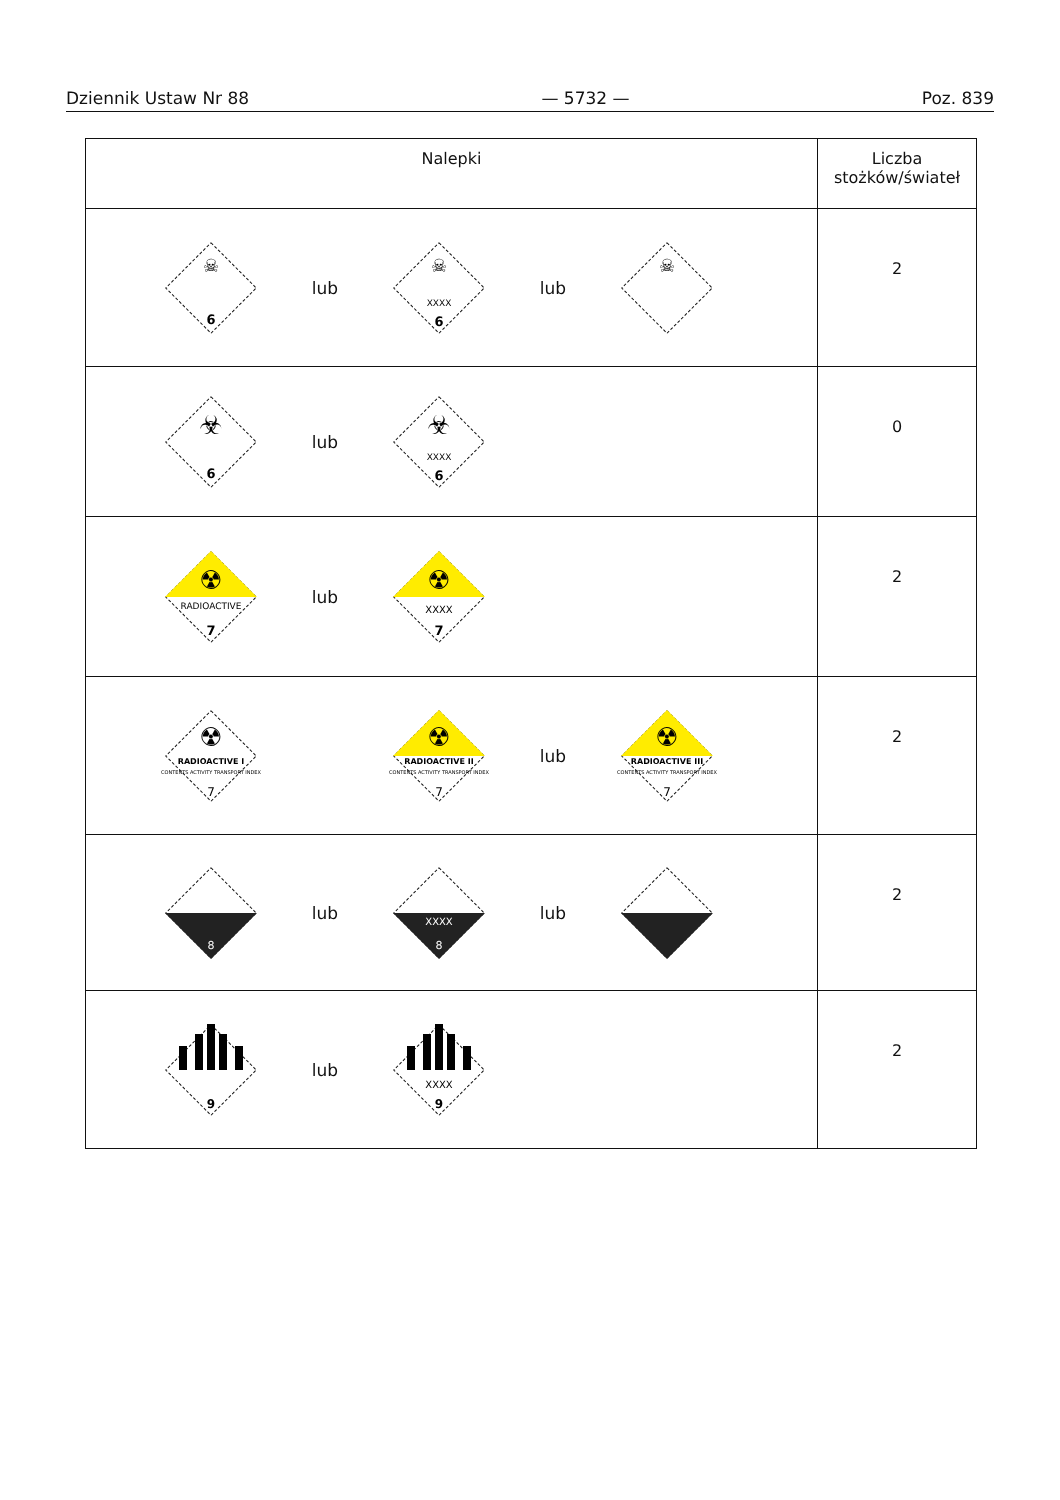Dziennik Ustaw Nr 88 — 5732 — Poz. 839
| Nalepki | Liczba stożków/świateł |
| --- | --- |
| ☠ 6 lub ☠ XXXX 6 lub ☠ | 2 |
| ☣ 6 lub ☣ XXXX 6 | 0 |
| ☢ RADIOACTIVE 7 lub ☢ XXXX 7 | 2 |
| ☢ RADIOACTIVE I CONTENTS ACTIVITY TRANSPORT INDEX 7 ☢ RADIOACTIVE II CONTENTS ACTIVITY TRANSPORT INDEX 7 lub ☢ RADIOACTIVE III CONTENTS ACTIVITY TRANSPORT INDEX 7 | 2 |
| 8 lub XXXX 8 lub | 2 |
| 9 lub XXXX 9 | 2 |